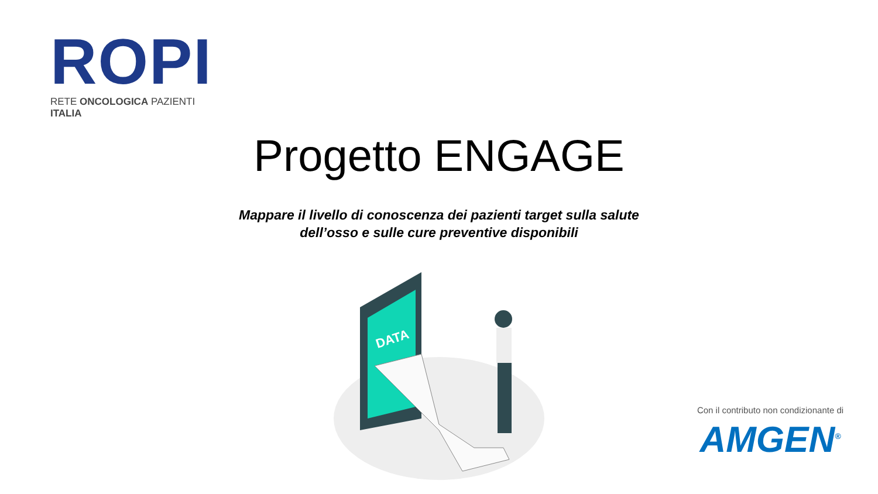ROPI
RETE ONCOLOGICA PAZIENTI ITALIA
Progetto ENGAGE
Mappare il livello di conoscenza dei pazienti target sulla salute
dell’osso e sulle cure preventive disponibili
DATA
Con il contributo non condizionante di
AMGEN<sup>®</sup>